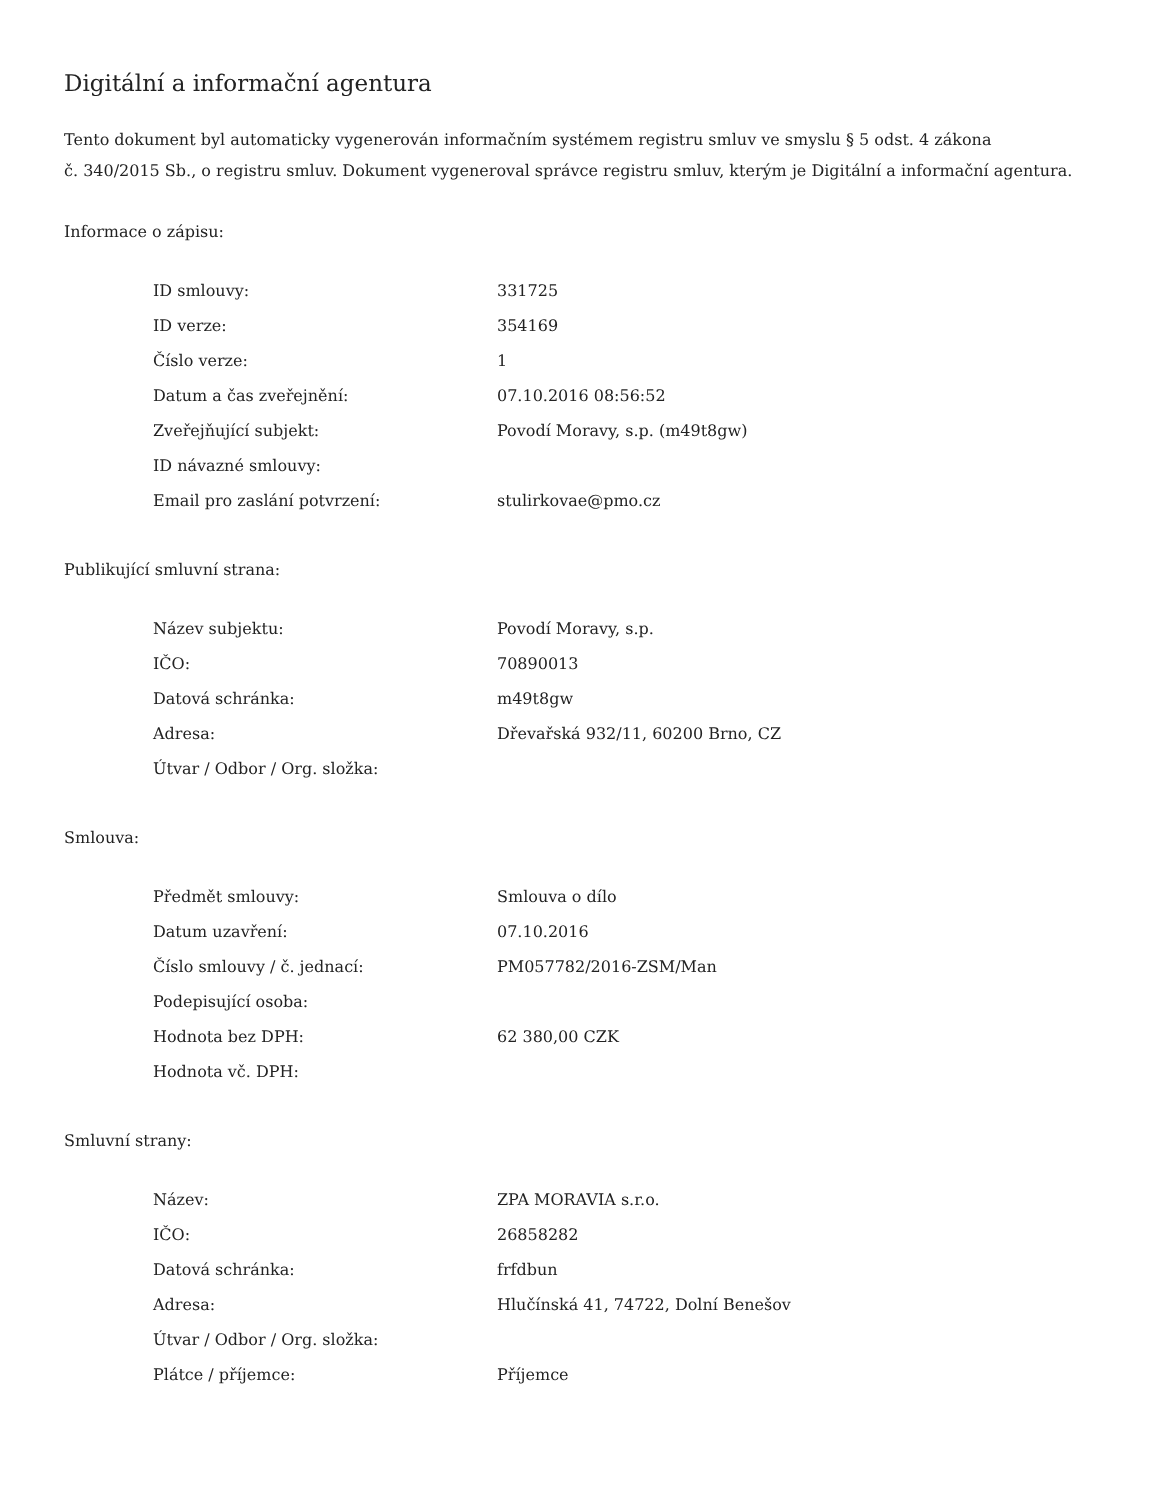Digitální a informační agentura
Tento dokument byl automaticky vygenerován informačním systémem registru smluv ve smyslu § 5 odst. 4 zákona
č. 340/2015 Sb., o registru smluv. Dokument vygeneroval správce registru smluv, kterým je Digitální a informační agentura.
Informace o zápisu:
| ID smlouvy: | 331725 |
| ID verze: | 354169 |
| Číslo verze: | 1 |
| Datum a čas zveřejnění: | 07.10.2016 08:56:52 |
| Zveřejňující subjekt: | Povodí Moravy, s.p. (m49t8gw) |
| ID návazné smlouvy: | |
| Email pro zaslání potvrzení: | stulirkovae@pmo.cz |
Publikující smluvní strana:
| Název subjektu: | Povodí Moravy, s.p. |
| IČO: | 70890013 |
| Datová schránka: | m49t8gw |
| Adresa: | Dřevařská 932/11, 60200 Brno, CZ |
| Útvar / Odbor / Org. složka: | |
Smlouva:
| Předmět smlouvy: | Smlouva o dílo |
| Datum uzavření: | 07.10.2016 |
| Číslo smlouvy / č. jednací: | PM057782/2016-ZSM/Man |
| Podepisující osoba: | |
| Hodnota bez DPH: | 62 380,00 CZK |
| Hodnota vč. DPH: | |
Smluvní strany:
| Název: | ZPA MORAVIA s.r.o. |
| IČO: | 26858282 |
| Datová schránka: | frfdbun |
| Adresa: | Hlučínská 41, 74722, Dolní Benešov |
| Útvar / Odbor / Org. složka: | |
| Plátce / příjemce: | Příjemce |